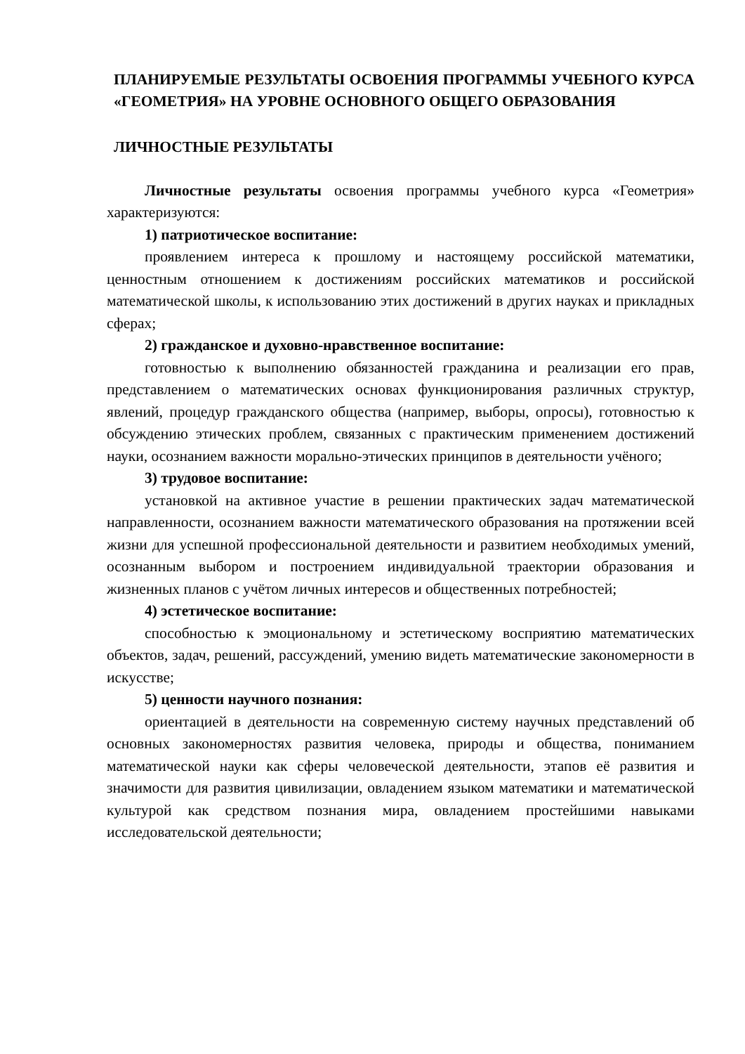ПЛАНИРУЕМЫЕ РЕЗУЛЬТАТЫ ОСВОЕНИЯ ПРОГРАММЫ УЧЕБНОГО КУРСА «ГЕОМЕТРИЯ» НА УРОВНЕ ОСНОВНОГО ОБЩЕГО ОБРАЗОВАНИЯ
ЛИЧНОСТНЫЕ РЕЗУЛЬТАТЫ
Личностные результаты освоения программы учебного курса «Геометрия» характеризуются:
1) патриотическое воспитание:
проявлением интереса к прошлому и настоящему российской математики, ценностным отношением к достижениям российских математиков и российской математической школы, к использованию этих достижений в других науках и прикладных сферах;
2) гражданское и духовно-нравственное воспитание:
готовностью к выполнению обязанностей гражданина и реализации его прав, представлением о математических основах функционирования различных структур, явлений, процедур гражданского общества (например, выборы, опросы), готовностью к обсуждению этических проблем, связанных с практическим применением достижений науки, осознанием важности морально-этических принципов в деятельности учёного;
3) трудовое воспитание:
установкой на активное участие в решении практических задач математической направленности, осознанием важности математического образования на протяжении всей жизни для успешной профессиональной деятельности и развитием необходимых умений, осознанным выбором и построением индивидуальной траектории образования и жизненных планов с учётом личных интересов и общественных потребностей;
4) эстетическое воспитание:
способностью к эмоциональному и эстетическому восприятию математических объектов, задач, решений, рассуждений, умению видеть математические закономерности в искусстве;
5) ценности научного познания:
ориентацией в деятельности на современную систему научных представлений об основных закономерностях развития человека, природы и общества, пониманием математической науки как сферы человеческой деятельности, этапов её развития и значимости для развития цивилизации, овладением языком математики и математической культурой как средством познания мира, овладением простейшими навыками исследовательской деятельности;